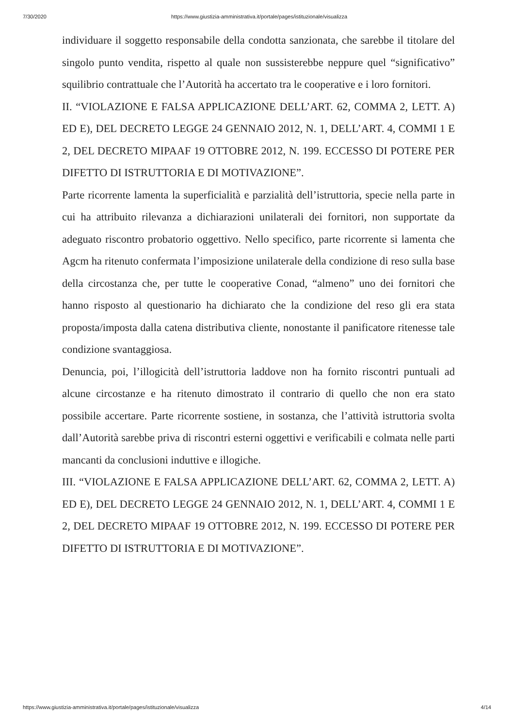7/30/2020 https://www.giustizia-amministrativa.it/portale/pages/istituzionale/visualizza
individuare il soggetto responsabile della condotta sanzionata, che sarebbe il titolare del singolo punto vendita, rispetto al quale non sussisterebbe neppure quel “significativo” squilibrio contrattuale che l’Autorità ha accertato tra le cooperative e i loro fornitori.
II. “VIOLAZIONE E FALSA APPLICAZIONE DELL’ART. 62, COMMA 2, LETT. A) ED E), DEL DECRETO LEGGE 24 GENNAIO 2012, N. 1, DELL’ART. 4, COMMI 1 E 2, DEL DECRETO MIPAAF 19 OTTOBRE 2012, N. 199. ECCESSO DI POTERE PER DIFETTO DI ISTRUTTORIA E DI MOTIVAZIONE”.
Parte ricorrente lamenta la superficialità e parzialità dell’istruttoria, specie nella parte in cui ha attribuito rilevanza a dichiarazioni unilaterali dei fornitori, non supportate da adeguato riscontro probatorio oggettivo. Nello specifico, parte ricorrente si lamenta che Agcm ha ritenuto confermata l’imposizione unilaterale della condizione di reso sulla base della circostanza che, per tutte le cooperative Conad, “almeno” uno dei fornitori che hanno risposto al questionario ha dichiarato che la condizione del reso gli era stata proposta/imposta dalla catena distributiva cliente, nonostante il panificatore ritenesse tale condizione svantaggiosa.
Denuncia, poi, l’illogicità dell’istruttoria laddove non ha fornito riscontri puntuali ad alcune circostanze e ha ritenuto dimostrato il contrario di quello che non era stato possibile accertare. Parte ricorrente sostiene, in sostanza, che l’attività istruttoria svolta dall’Autorità sarebbe priva di riscontri esterni oggettivi e verificabili e colmata nelle parti mancanti da conclusioni induttive e illogiche.
III. “VIOLAZIONE E FALSA APPLICAZIONE DELL’ART. 62, COMMA 2, LETT. A) ED E), DEL DECRETO LEGGE 24 GENNAIO 2012, N. 1, DELL’ART. 4, COMMI 1 E 2, DEL DECRETO MIPAAF 19 OTTOBRE 2012, N. 199. ECCESSO DI POTERE PER DIFETTO DI ISTRUTTORIA E DI MOTIVAZIONE”.
https://www.giustizia-amministrativa.it/portale/pages/istituzionale/visualizza 4/14